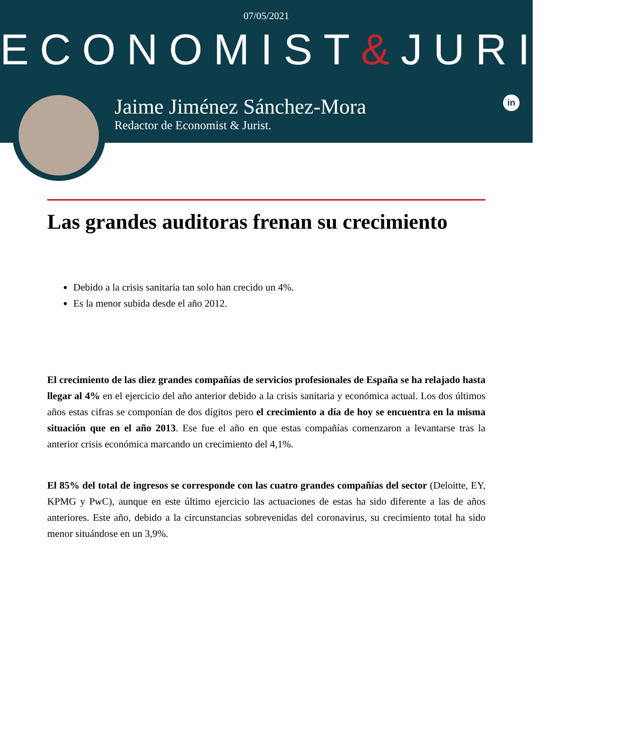07/05/2021
ECONOMIST&JURIST
Jaime Jiménez Sánchez-Mora
Redactor de Economist & Jurist.
in
Las grandes auditoras frenan su crecimiento
Debido a la crisis sanitaria tan solo han crecido un 4%.
Es la menor subida desde el año 2012.
El crecimiento de las diez grandes compañías de servicios profesionales de España se ha relajado hasta llegar al 4% en el ejercicio del año anterior debido a la crisis sanitaria y económica actual. Los dos últimos años estas cifras se componían de dos dígitos pero el crecimiento a día de hoy se encuentra en la misma situación que en el año 2013. Ese fue el año en que estas compañías comenzaron a levantarse tras la anterior crisis económica marcando un crecimiento del 4,1%.
El 85% del total de ingresos se corresponde con las cuatro grandes compañías del sector (Deloitte, EY, KPMG y PwC), aunque en este último ejercicio las actuaciones de estas ha sido diferente a las de años anteriores. Este año, debido a la circunstancias sobrevenidas del coronavirus, su crecimiento total ha sido menor situándose en un 3,9%.